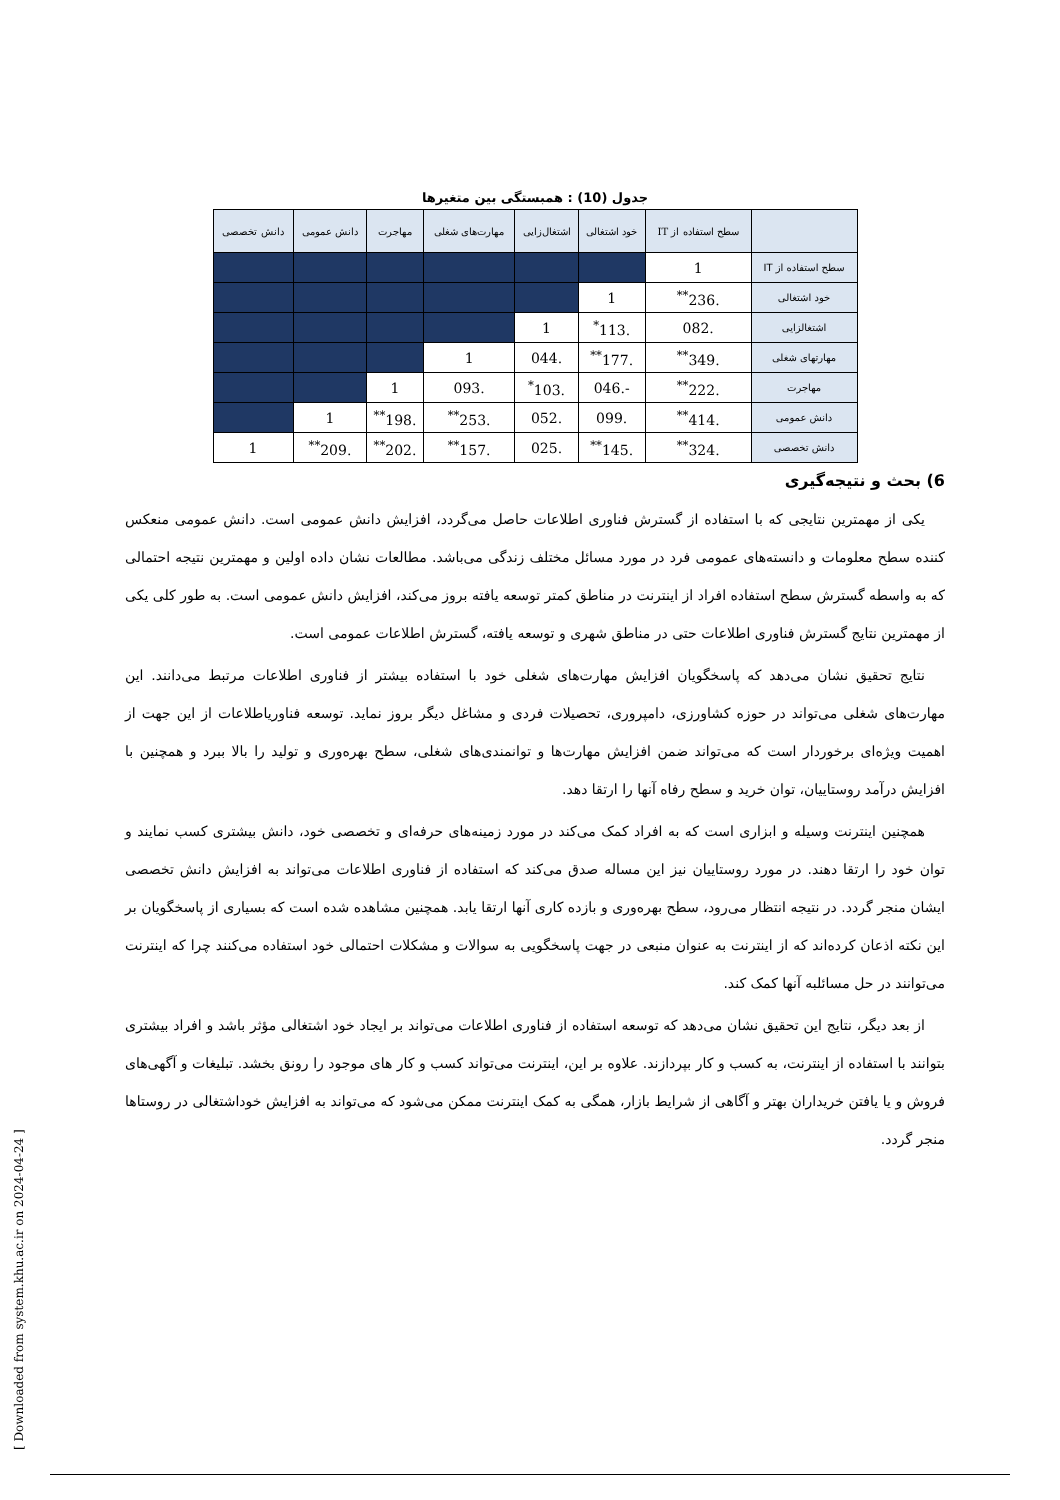جدول (10) : همبستگی بین متغیرها
| | سطح استفاده از IT | خود اشتغالی | اشتغال‌زایی | مهارت‌های شغلی | مهاجرت | دانش عمومی | دانش تخصصی |
| --- | --- | --- | --- | --- | --- | --- | --- |
| سطح استفاده از IT | 1 | | | | | | |
| خود اشتغالی | .236<sup>**</sup> | 1 | | | | | |
| اشتغالزایی | .082 | .113<sup>*</sup> | 1 | | | | |
| مهارتهای شغلی | .349<sup>**</sup> | .177<sup>**</sup> | .044 | 1 | | | |
| مهاجرت | .222<sup>**</sup> | -.046 | .103<sup>*</sup> | .093 | 1 | | |
| دانش عمومی | .414<sup>**</sup> | .099 | .052 | .253<sup>**</sup> | .198<sup>**</sup> | 1 | |
| دانش تخصصی | .324<sup>**</sup> | .145<sup>**</sup> | .025 | .157<sup>**</sup> | .202<sup>**</sup> | .209<sup>**</sup> | 1 |
6) بحث و نتیجه‌گیری
یکی از مهمترین نتایجی که با استفاده از گسترش فناوری اطلاعات حاصل می‌گردد، افزایش دانش عمومی است. دانش عمومی منعکس کننده سطح معلومات و دانسته‌های عمومی فرد در مورد مسائل مختلف زندگی می‌باشد. مطالعات نشان داده اولین و مهمترین نتیجه احتمالی که به واسطه گسترش سطح استفاده افراد از اینترنت در مناطق کمتر توسعه یافته بروز می‌کند، افزایش دانش عمومی است. به طور کلی یکی از مهمترین نتایج گسترش فناوری اطلاعات حتی در مناطق شهری و توسعه یافته، گسترش اطلاعات عمومی است.
نتایج تحقیق نشان می‌دهد که پاسخگویان افزایش مهارت‌های شغلی خود با استفاده بیشتر از فناوری اطلاعات مرتبط می‌دانند. این مهارت‌های شغلی می‌تواند در حوزه کشاورزی، دامپروری، تحصیلات فردی و مشاغل دیگر بروز نماید. توسعه فناوریاطلاعات از این جهت از اهمیت ویژه‌ای برخوردار است که می‌تواند ضمن افزایش مهارت‌ها و توانمندی‌های شغلی، سطح بهره‌وری و تولید را بالا ببرد و همچنین با افزایش درآمد روستاییان، توان خرید و سطح رفاه آنها را ارتقا دهد.
همچنین اینترنت وسیله و ابزاری است که به افراد کمک می‌کند در مورد زمینه‌های حرفه‌ای و تخصصی خود، دانش بیشتری کسب نمایند و توان خود را ارتقا دهند. در مورد روستاییان نیز این مساله صدق می‌کند که استفاده از فناوری اطلاعات می‌تواند به افزایش دانش تخصصی ایشان منجر گردد. در نتیجه انتظار می‌رود، سطح بهره‌وری و بازده کاری آنها ارتقا یابد. همچنین مشاهده شده است که بسیاری از پاسخگویان بر این نکته اذعان کرده‌اند که از اینترنت به عنوان منبعی در جهت پاسخگویی به سوالات و مشکلات احتمالی خود استفاده می‌کنند چرا که اینترنت می‌توانند در حل مسائلبه آنها کمک کند.
از بعد دیگر، نتایج این تحقیق نشان می‌دهد که توسعه استفاده از فناوری اطلاعات می‌تواند بر ایجاد خود اشتغالی مؤثر باشد و افراد بیشتری بتوانند با استفاده از اینترنت، به کسب و کار بپردازند. علاوه بر این، اینترنت می‌تواند کسب و کار های موجود را رونق بخشد. تبلیغات و آگهی‌های فروش و یا یافتن خریداران بهتر و آگاهی از شرایط بازار، همگی به کمک اینترنت ممکن می‌شود که می‌تواند به افزایش خوداشتغالی در روستاها منجر گردد.
[ Downloaded from system.khu.ac.ir on 2024-04-24 ]